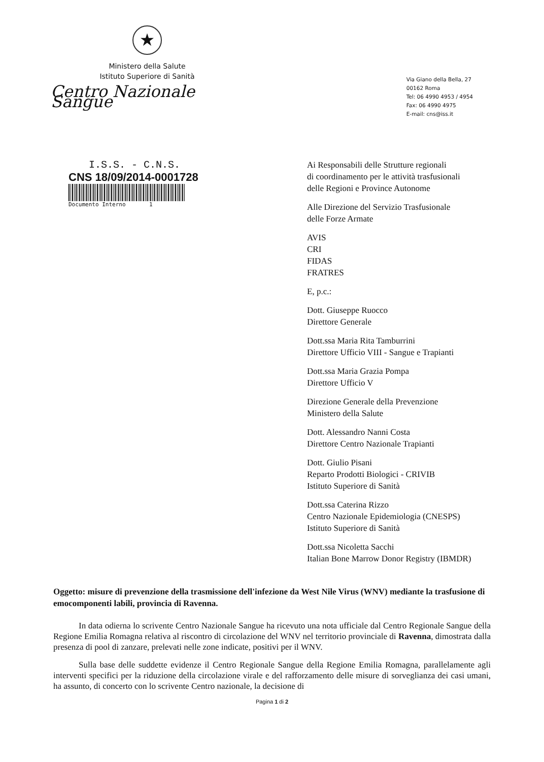★
Ministero della Salute
Istituto Superiore di Sanità
Centro Nazionale Sangue
Via Giano della Bella, 27
00162 Roma
Tel: 06 4990 4953 / 4954
Fax: 06 4990 4975
E-mail: cns@iss.it
I.S.S. - C.N.S.
CNS 18/09/2014-0001728
Documento Interno 1
Ai Responsabili delle Strutture regionali
di coordinamento per le attività trasfusionali
delle Regioni e Province Autonome
Alle Direzione del Servizio Trasfusionale
delle Forze Armate
AVIS
CRI
FIDAS
FRATRES
E, p.c.:
Dott. Giuseppe Ruocco
Direttore Generale
Dott.ssa Maria Rita Tamburrini
Direttore Ufficio VIII - Sangue e Trapianti
Dott.ssa Maria Grazia Pompa
Direttore Ufficio V
Direzione Generale della Prevenzione
Ministero della Salute
Dott. Alessandro Nanni Costa
Direttore Centro Nazionale Trapianti
Dott. Giulio Pisani
Reparto Prodotti Biologici - CRIVIB
Istituto Superiore di Sanità
Dott.ssa Caterina Rizzo
Centro Nazionale Epidemiologia (CNESPS)
Istituto Superiore di Sanità
Dott.ssa Nicoletta Sacchi
Italian Bone Marrow Donor Registry (IBMDR)
Oggetto: misure di prevenzione della trasmissione dell'infezione da West Nile Virus (WNV) mediante la trasfusione di emocomponenti labili, provincia di Ravenna.
In data odierna lo scrivente Centro Nazionale Sangue ha ricevuto una nota ufficiale dal Centro Regionale Sangue della Regione Emilia Romagna relativa al riscontro di circolazione del WNV nel territorio provinciale di Ravenna, dimostrata dalla presenza di pool di zanzare, prelevati nelle zone indicate, positivi per il WNV.
Sulla base delle suddette evidenze il Centro Regionale Sangue della Regione Emilia Romagna, parallelamente agli interventi specifici per la riduzione della circolazione virale e del rafforzamento delle misure di sorveglianza dei casi umani, ha assunto, di concerto con lo scrivente Centro nazionale, la decisione di
Pagina 1 di 2